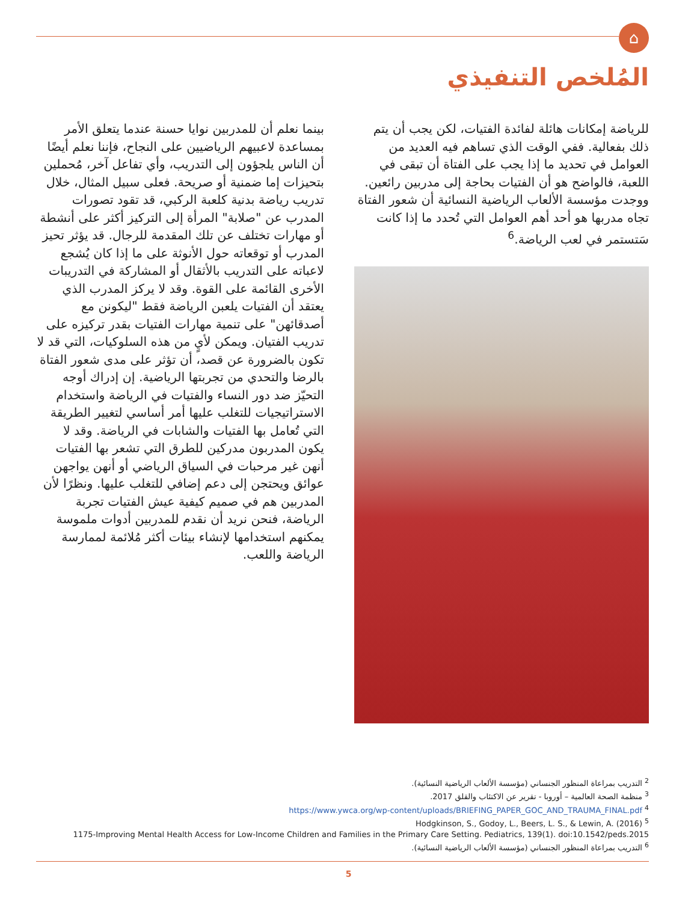⌂
المُلخص التنفيذي
للرياضة إمكانات هائلة لفائدة الفتيات، لكن يجب أن يتم ذلك بفعالية. ففي الوقت الذي تساهم فيه العديد من العوامل في تحديد ما إذا يجب على الفتاة أن تبقى في اللعبة، فالواضح هو أن الفتيات بحاجة إلى مدربين رائعين. ووجدت مؤسسة الألعاب الرياضية النسائية أن شعور الفتاة تجاه مدربها هو أحد أهم العوامل التي تُحدد ما إذا كانت سَتستمر في لعب الرياضة.<sup>6</sup>
بينما نعلم أن للمدربين نوايا حسنة عندما يتعلق الأمر بمساعدة لاعبيهم الرياضيين على النجاح، فإننا نعلم أيضًا أن الناس يلجؤون إلى التدريب، وأي تفاعل آخر، مُحملين بتحيزات إما ضمنية أو صريحة. فعلى سبيل المثال، خلال تدريب رياضة بدنية كلعبة الركبي، قد تقود تصورات المدرب عن "صلابة" المرأة إلى التركيز أكثر على أنشطة أو مهارات تختلف عن تلك المقدمة للرجال. قد يؤثر تحيز المدرب أو توقعاته حول الأنوثة على ما إذا كان يُشجع لاعباته على التدريب بالأثقال أو المشاركة في التدريبات الأخرى القائمة على القوة. وقد لا يركز المدرب الذي يعتقد أن الفتيات يلعبن الرياضة فقط "ليكونن مع أصدقائهن" على تنمية مهارات الفتيات بقدر تركيزه على تدريب الفتيان. ويمكن لأيٍ من هذه السلوكيات، التي قد لا تكون بالضرورة عن قصد، أن تؤثر على مدى شعور الفتاة بالرضا والتحدي من تجربتها الرياضية. إن إدراك أوجه التحيّز ضد دور النساء والفتيات في الرياضة واستخدام الاستراتيجيات للتغلب عليها أمر أساسي لتغيير الطريقة التي تُعامل بها الفتيات والشابات في الرياضة. وقد لا يكون المدربون مدركين للطرق التي تشعر بها الفتيات أنهن غير مرحبات في السياق الرياضي أو أنهن يواجهن عوائق ويحتجن إلى دعم إضافي للتغلب عليها. ونظرًا لأن المدربين هم في صميم كيفية عيش الفتيات تجربة الرياضة، فنحن نريد أن نقدم للمدربين أدوات ملموسة يمكنهم استخدامها لإنشاء بيئات أكثر مُلائمة لممارسة الرياضة واللعب.
<sup>2</sup> التدريب بمراعاة المنظور الجنساني (مؤسسة الألعاب الرياضية النسائية).
<sup>3</sup> منظمة الصحة العالمية – أوروبا - تقرير عن الاكتئاب والقلق 2017.
https://www.ywca.org/wp-content/uploads/BRIEFING_PAPER_GOC_AND_TRAUMA_FINAL.pdf <sup>4</sup>
Hodgkinson, S., Godoy, L., Beers, L. S., & Lewin, A. (2016) <sup>5</sup>
1175-Improving Mental Health Access for Low-Income Children and Families in the Primary Care Setting. Pediatrics, 139(1). doi:10.1542/peds.2015
<sup>6</sup> التدريب بمراعاة المنظور الجنساني (مؤسسة الألعاب الرياضية النسائية).
5